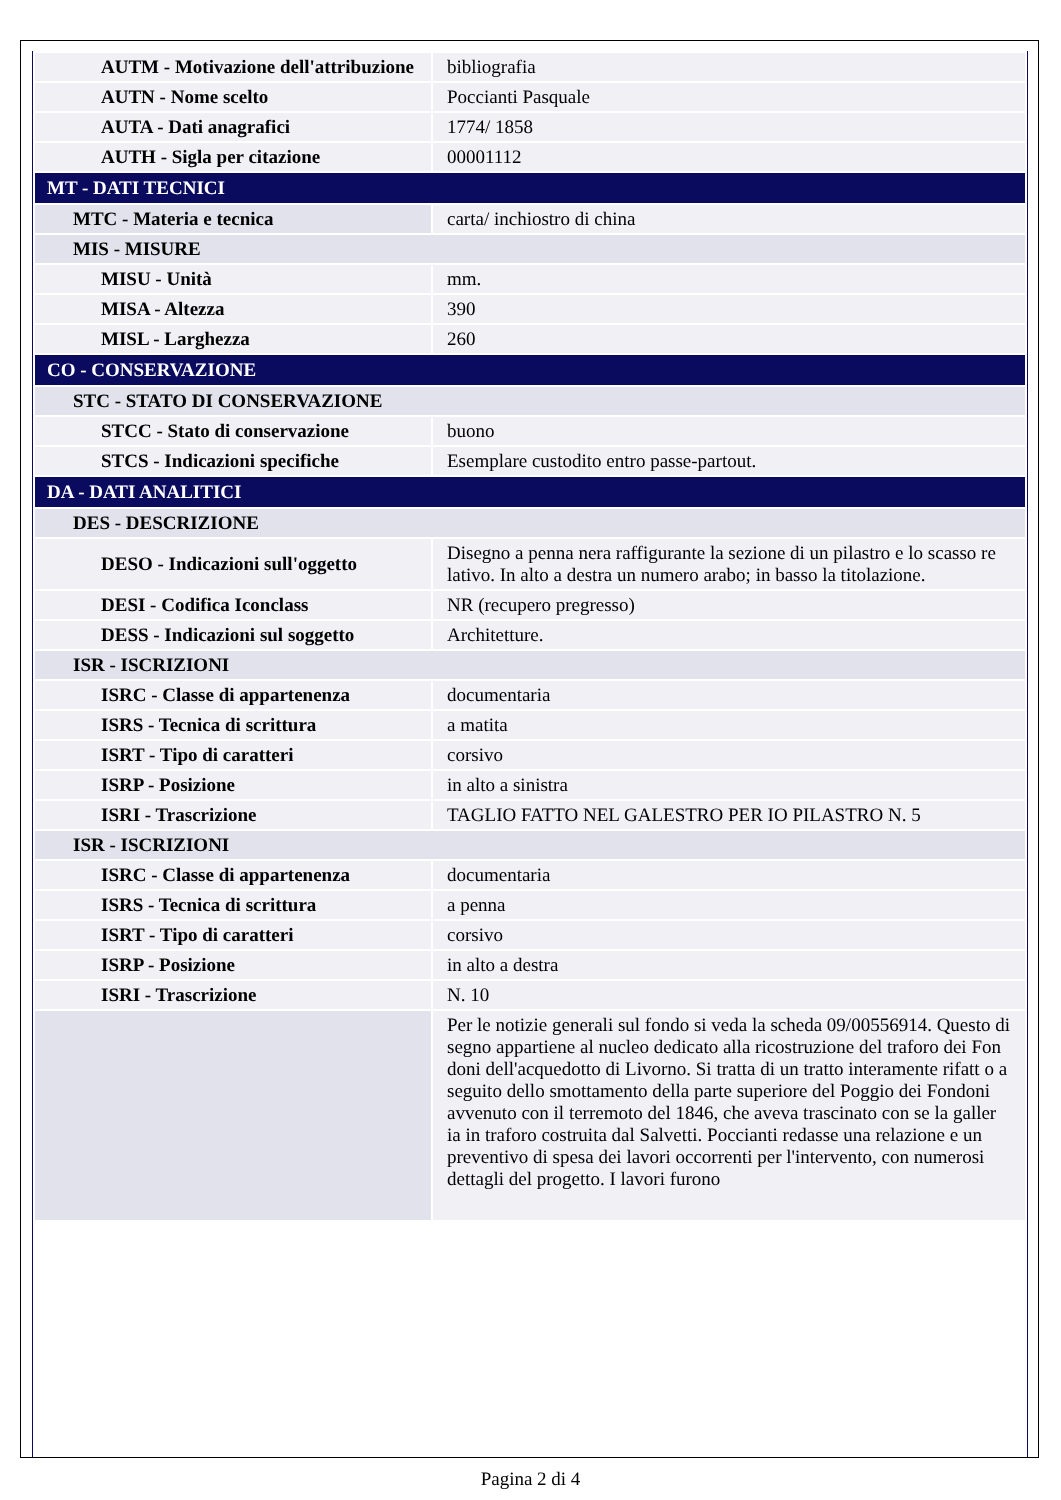| AUTM - Motivazione dell'attribuzione | bibliografia |
| AUTN - Nome scelto | Poccianti Pasquale |
| AUTA - Dati anagrafici | 1774/ 1858 |
| AUTH - Sigla per citazione | 00001112 |
| MT - DATI TECNICI | |
| MTC - Materia e tecnica | carta/ inchiostro di china |
| MIS - MISURE | |
| MISU - Unità | mm. |
| MISA - Altezza | 390 |
| MISL - Larghezza | 260 |
| CO - CONSERVAZIONE | |
| STC - STATO DI CONSERVAZIONE | |
| STCC - Stato di conservazione | buono |
| STCS - Indicazioni specifiche | Esemplare custodito entro passe-partout. |
| DA - DATI ANALITICI | |
| DES - DESCRIZIONE | |
| DESO - Indicazioni sull'oggetto | Disegno a penna nera raffigurante la sezione di un pilastro e lo scasso re lativo. In alto a destra un numero arabo; in basso la titolazione. |
| DESI - Codifica Iconclass | NR (recupero pregresso) |
| DESS - Indicazioni sul soggetto | Architetture. |
| ISR - ISCRIZIONI | |
| ISRC - Classe di appartenenza | documentaria |
| ISRS - Tecnica di scrittura | a matita |
| ISRT - Tipo di caratteri | corsivo |
| ISRP - Posizione | in alto a sinistra |
| ISRI - Trascrizione | TAGLIO FATTO NEL GALESTRO PER IO PILASTRO N. 5 |
| ISR - ISCRIZIONI | |
| ISRC - Classe di appartenenza | documentaria |
| ISRS - Tecnica di scrittura | a penna |
| ISRT - Tipo di caratteri | corsivo |
| ISRP - Posizione | in alto a destra |
| ISRI - Trascrizione | N. 10 |
| | Per le notizie generali sul fondo si veda la scheda 09/00556914. Questo di segno appartiene al nucleo dedicato alla ricostruzione del traforo dei Fon doni dell'acquedotto di Livorno. Si tratta di un tratto interamente rifatt o a seguito dello smottamento della parte superiore del Poggio dei Fondoni avvenuto con il terremoto del 1846, che aveva trascinato con se la galler ia in traforo costruita dal Salvetti. Poccianti redasse una relazione e un preventivo di spesa dei lavori occorrenti per l'intervento, con numerosi dettagli del progetto. I lavori furono |
Pagina 2 di 4